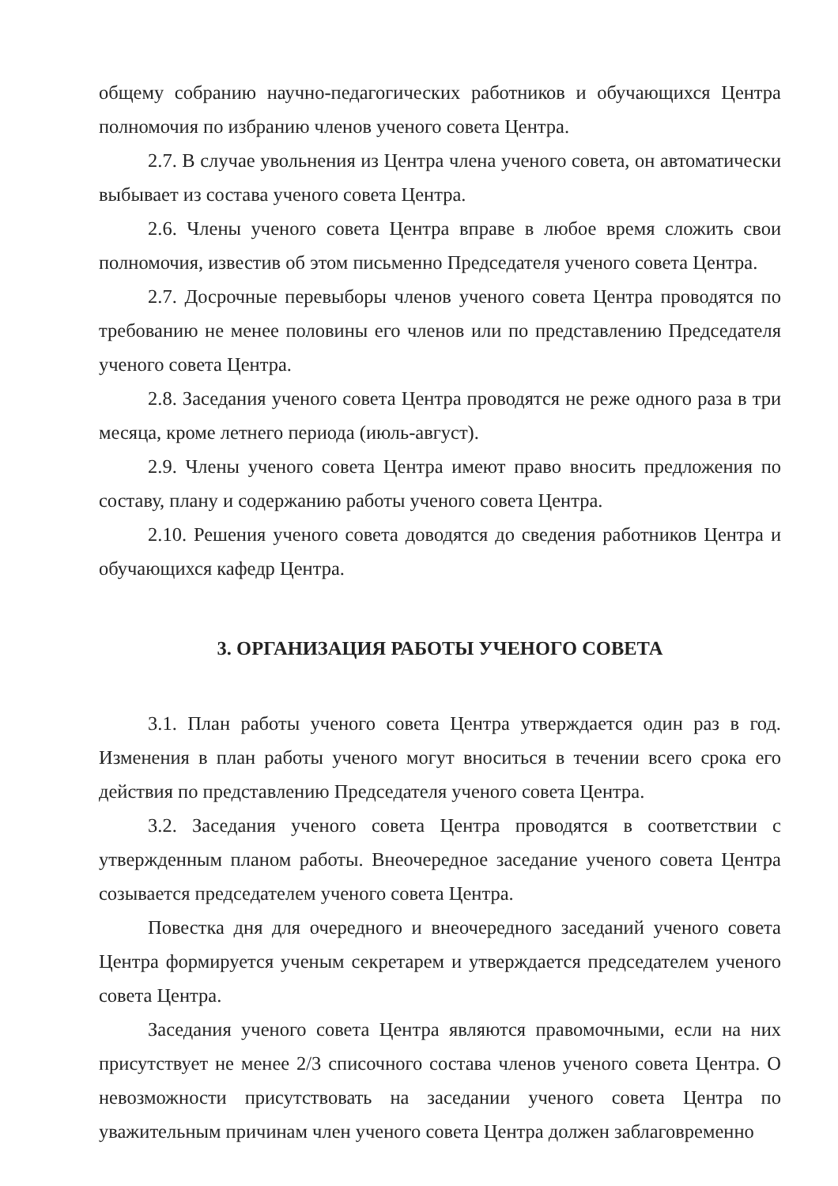общему собранию научно-педагогических работников и обучающихся Центра полномочия по избранию членов ученого совета Центра.
2.7. В случае увольнения из Центра члена ученого совета, он автоматически выбывает из состава ученого совета Центра.
2.6. Члены ученого совета Центра вправе в любое время сложить свои полномочия, известив об этом письменно Председателя ученого совета Центра.
2.7. Досрочные перевыборы членов ученого совета Центра проводятся по требованию не менее половины его членов или по представлению Председателя ученого совета Центра.
2.8. Заседания ученого совета Центра проводятся не реже одного раза в три месяца, кроме летнего периода (июль-август).
2.9. Члены ученого совета Центра имеют право вносить предложения по составу, плану и содержанию работы ученого совета Центра.
2.10. Решения ученого совета доводятся до сведения работников Центра и обучающихся кафедр Центра.
3. ОРГАНИЗАЦИЯ РАБОТЫ УЧЕНОГО СОВЕТА
3.1. План работы ученого совета Центра утверждается один раз в год. Изменения в план работы ученого могут вноситься в течении всего срока его действия по представлению Председателя ученого совета Центра.
3.2. Заседания ученого совета Центра проводятся в соответствии с утвержденным планом работы. Внеочередное заседание ученого совета Центра созывается председателем ученого совета Центра.
Повестка дня для очередного и внеочередного заседаний ученого совета Центра формируется ученым секретарем и утверждается председателем ученого совета Центра.
Заседания ученого совета Центра являются правомочными, если на них присутствует не менее 2/3 списочного состава членов ученого совета Центра. О невозможности присутствовать на заседании ученого совета Центра по уважительным причинам член ученого совета Центра должен заблаговременно